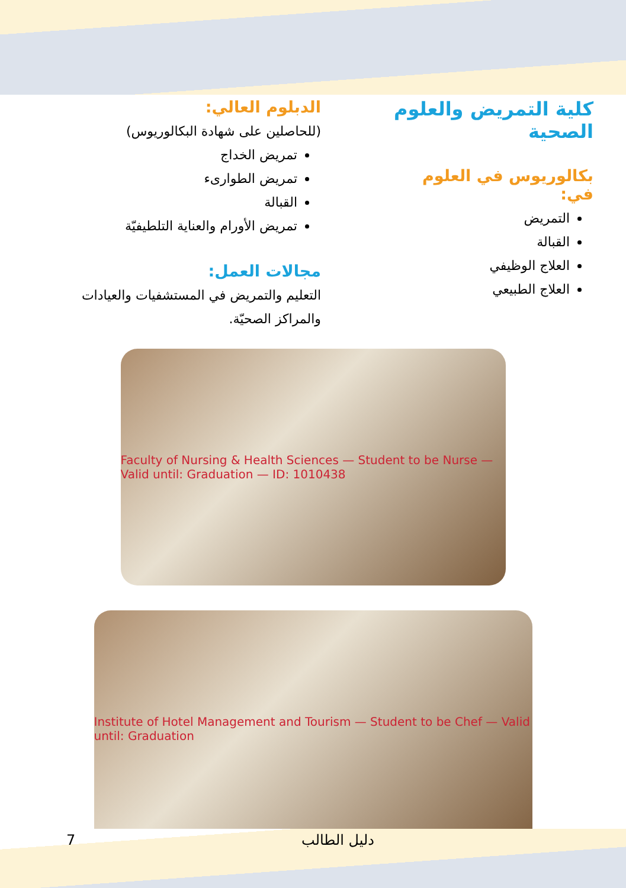كلية التمريض والعلوم الصحية
بكالوريوس في العلوم في:
التمريض
القبالة
العلاج الوظيفي
العلاج الطبيعي
الدبلوم العالي:
(للحاصلين على شهادة البكالوريوس)
تمريض الخداج
تمريض الطوارىء
القبالة
تمريض الأورام والعناية التلطيفيّة
مجالات العمل:
التعليم والتمريض في المستشفيات والعيادات والمراكز الصحيّة.
Faculty of Nursing & Health Sciences — Student to be Nurse — Valid until: Graduation — ID: 1010438
Institute of Hotel Management and Tourism — Student to be Chef — Valid until: Graduation
دليل الطالب 7